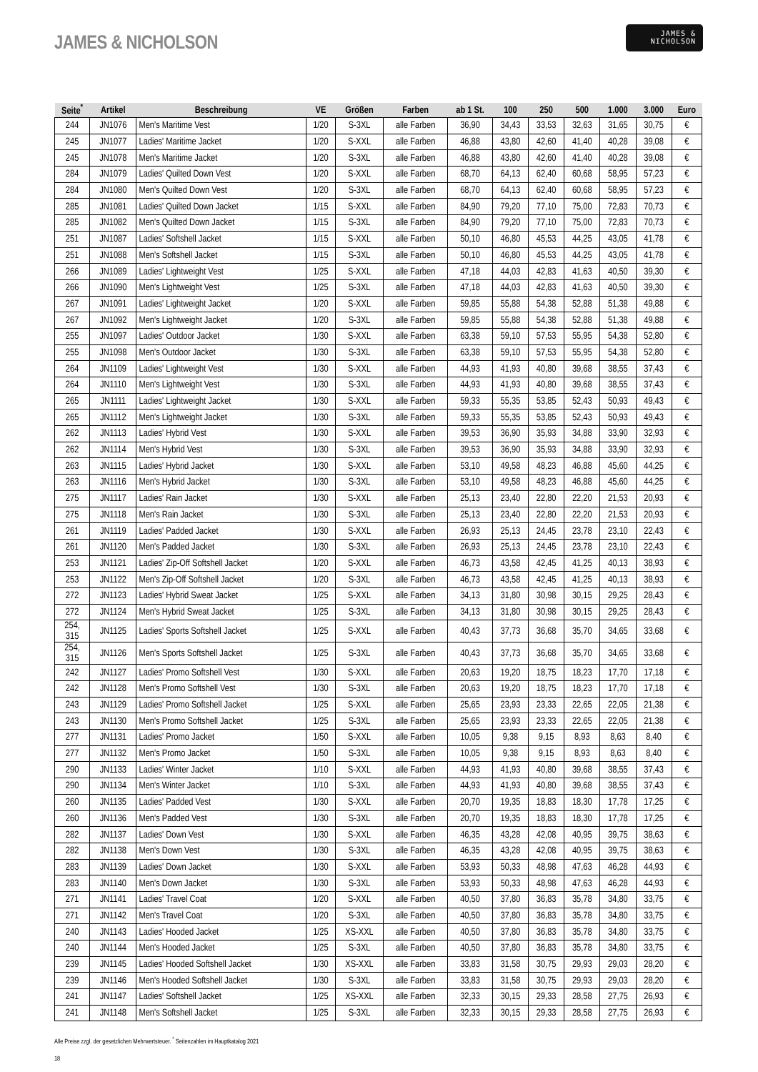JAMES & NICHOLSON
JAMES &
NICHOLSON
| Seite<sup>*</sup> | Artikel | Beschreibung | VE | Größen | Farben | ab 1 St. | 100 | 250 | 500 | 1.000 | 3.000 | Euro |
| --- | --- | --- | --- | --- | --- | --- | --- | --- | --- | --- | --- | --- |
| 244 | JN1076 | Men's Maritime Vest | 1/20 | S-3XL | alle Farben | 36,90 | 34,43 | 33,53 | 32,63 | 31,65 | 30,75 | € |
| 245 | JN1077 | Ladies' Maritime Jacket | 1/20 | S-XXL | alle Farben | 46,88 | 43,80 | 42,60 | 41,40 | 40,28 | 39,08 | € |
| 245 | JN1078 | Men's Maritime Jacket | 1/20 | S-3XL | alle Farben | 46,88 | 43,80 | 42,60 | 41,40 | 40,28 | 39,08 | € |
| 284 | JN1079 | Ladies' Quilted Down Vest | 1/20 | S-XXL | alle Farben | 68,70 | 64,13 | 62,40 | 60,68 | 58,95 | 57,23 | € |
| 284 | JN1080 | Men's Quilted Down Vest | 1/20 | S-3XL | alle Farben | 68,70 | 64,13 | 62,40 | 60,68 | 58,95 | 57,23 | € |
| 285 | JN1081 | Ladies' Quilted Down Jacket | 1/15 | S-XXL | alle Farben | 84,90 | 79,20 | 77,10 | 75,00 | 72,83 | 70,73 | € |
| 285 | JN1082 | Men's Quilted Down Jacket | 1/15 | S-3XL | alle Farben | 84,90 | 79,20 | 77,10 | 75,00 | 72,83 | 70,73 | € |
| 251 | JN1087 | Ladies' Softshell Jacket | 1/15 | S-XXL | alle Farben | 50,10 | 46,80 | 45,53 | 44,25 | 43,05 | 41,78 | € |
| 251 | JN1088 | Men's Softshell Jacket | 1/15 | S-3XL | alle Farben | 50,10 | 46,80 | 45,53 | 44,25 | 43,05 | 41,78 | € |
| 266 | JN1089 | Ladies' Lightweight Vest | 1/25 | S-XXL | alle Farben | 47,18 | 44,03 | 42,83 | 41,63 | 40,50 | 39,30 | € |
| 266 | JN1090 | Men's Lightweight Vest | 1/25 | S-3XL | alle Farben | 47,18 | 44,03 | 42,83 | 41,63 | 40,50 | 39,30 | € |
| 267 | JN1091 | Ladies' Lightweight Jacket | 1/20 | S-XXL | alle Farben | 59,85 | 55,88 | 54,38 | 52,88 | 51,38 | 49,88 | € |
| 267 | JN1092 | Men's Lightweight Jacket | 1/20 | S-3XL | alle Farben | 59,85 | 55,88 | 54,38 | 52,88 | 51,38 | 49,88 | € |
| 255 | JN1097 | Ladies' Outdoor Jacket | 1/30 | S-XXL | alle Farben | 63,38 | 59,10 | 57,53 | 55,95 | 54,38 | 52,80 | € |
| 255 | JN1098 | Men's Outdoor Jacket | 1/30 | S-3XL | alle Farben | 63,38 | 59,10 | 57,53 | 55,95 | 54,38 | 52,80 | € |
| 264 | JN1109 | Ladies' Lightweight Vest | 1/30 | S-XXL | alle Farben | 44,93 | 41,93 | 40,80 | 39,68 | 38,55 | 37,43 | € |
| 264 | JN1110 | Men's Lightweight Vest | 1/30 | S-3XL | alle Farben | 44,93 | 41,93 | 40,80 | 39,68 | 38,55 | 37,43 | € |
| 265 | JN1111 | Ladies' Lightweight Jacket | 1/30 | S-XXL | alle Farben | 59,33 | 55,35 | 53,85 | 52,43 | 50,93 | 49,43 | € |
| 265 | JN1112 | Men's Lightweight Jacket | 1/30 | S-3XL | alle Farben | 59,33 | 55,35 | 53,85 | 52,43 | 50,93 | 49,43 | € |
| 262 | JN1113 | Ladies' Hybrid Vest | 1/30 | S-XXL | alle Farben | 39,53 | 36,90 | 35,93 | 34,88 | 33,90 | 32,93 | € |
| 262 | JN1114 | Men's Hybrid Vest | 1/30 | S-3XL | alle Farben | 39,53 | 36,90 | 35,93 | 34,88 | 33,90 | 32,93 | € |
| 263 | JN1115 | Ladies' Hybrid Jacket | 1/30 | S-XXL | alle Farben | 53,10 | 49,58 | 48,23 | 46,88 | 45,60 | 44,25 | € |
| 263 | JN1116 | Men's Hybrid Jacket | 1/30 | S-3XL | alle Farben | 53,10 | 49,58 | 48,23 | 46,88 | 45,60 | 44,25 | € |
| 275 | JN1117 | Ladies' Rain Jacket | 1/30 | S-XXL | alle Farben | 25,13 | 23,40 | 22,80 | 22,20 | 21,53 | 20,93 | € |
| 275 | JN1118 | Men's Rain Jacket | 1/30 | S-3XL | alle Farben | 25,13 | 23,40 | 22,80 | 22,20 | 21,53 | 20,93 | € |
| 261 | JN1119 | Ladies' Padded Jacket | 1/30 | S-XXL | alle Farben | 26,93 | 25,13 | 24,45 | 23,78 | 23,10 | 22,43 | € |
| 261 | JN1120 | Men's Padded Jacket | 1/30 | S-3XL | alle Farben | 26,93 | 25,13 | 24,45 | 23,78 | 23,10 | 22,43 | € |
| 253 | JN1121 | Ladies' Zip-Off Softshell Jacket | 1/20 | S-XXL | alle Farben | 46,73 | 43,58 | 42,45 | 41,25 | 40,13 | 38,93 | € |
| 253 | JN1122 | Men's Zip-Off Softshell Jacket | 1/20 | S-3XL | alle Farben | 46,73 | 43,58 | 42,45 | 41,25 | 40,13 | 38,93 | € |
| 272 | JN1123 | Ladies' Hybrid Sweat Jacket | 1/25 | S-XXL | alle Farben | 34,13 | 31,80 | 30,98 | 30,15 | 29,25 | 28,43 | € |
| 272 | JN1124 | Men's Hybrid Sweat Jacket | 1/25 | S-3XL | alle Farben | 34,13 | 31,80 | 30,98 | 30,15 | 29,25 | 28,43 | € |
| 254, 315 | JN1125 | Ladies' Sports Softshell Jacket | 1/25 | S-XXL | alle Farben | 40,43 | 37,73 | 36,68 | 35,70 | 34,65 | 33,68 | € |
| 254, 315 | JN1126 | Men's Sports Softshell Jacket | 1/25 | S-3XL | alle Farben | 40,43 | 37,73 | 36,68 | 35,70 | 34,65 | 33,68 | € |
| 242 | JN1127 | Ladies' Promo Softshell Vest | 1/30 | S-XXL | alle Farben | 20,63 | 19,20 | 18,75 | 18,23 | 17,70 | 17,18 | € |
| 242 | JN1128 | Men's Promo Softshell Vest | 1/30 | S-3XL | alle Farben | 20,63 | 19,20 | 18,75 | 18,23 | 17,70 | 17,18 | € |
| 243 | JN1129 | Ladies' Promo Softshell Jacket | 1/25 | S-XXL | alle Farben | 25,65 | 23,93 | 23,33 | 22,65 | 22,05 | 21,38 | € |
| 243 | JN1130 | Men's Promo Softshell Jacket | 1/25 | S-3XL | alle Farben | 25,65 | 23,93 | 23,33 | 22,65 | 22,05 | 21,38 | € |
| 277 | JN1131 | Ladies' Promo Jacket | 1/50 | S-XXL | alle Farben | 10,05 | 9,38 | 9,15 | 8,93 | 8,63 | 8,40 | € |
| 277 | JN1132 | Men's Promo Jacket | 1/50 | S-3XL | alle Farben | 10,05 | 9,38 | 9,15 | 8,93 | 8,63 | 8,40 | € |
| 290 | JN1133 | Ladies' Winter Jacket | 1/10 | S-XXL | alle Farben | 44,93 | 41,93 | 40,80 | 39,68 | 38,55 | 37,43 | € |
| 290 | JN1134 | Men's Winter Jacket | 1/10 | S-3XL | alle Farben | 44,93 | 41,93 | 40,80 | 39,68 | 38,55 | 37,43 | € |
| 260 | JN1135 | Ladies' Padded Vest | 1/30 | S-XXL | alle Farben | 20,70 | 19,35 | 18,83 | 18,30 | 17,78 | 17,25 | € |
| 260 | JN1136 | Men's Padded Vest | 1/30 | S-3XL | alle Farben | 20,70 | 19,35 | 18,83 | 18,30 | 17,78 | 17,25 | € |
| 282 | JN1137 | Ladies' Down Vest | 1/30 | S-XXL | alle Farben | 46,35 | 43,28 | 42,08 | 40,95 | 39,75 | 38,63 | € |
| 282 | JN1138 | Men's Down Vest | 1/30 | S-3XL | alle Farben | 46,35 | 43,28 | 42,08 | 40,95 | 39,75 | 38,63 | € |
| 283 | JN1139 | Ladies' Down Jacket | 1/30 | S-XXL | alle Farben | 53,93 | 50,33 | 48,98 | 47,63 | 46,28 | 44,93 | € |
| 283 | JN1140 | Men's Down Jacket | 1/30 | S-3XL | alle Farben | 53,93 | 50,33 | 48,98 | 47,63 | 46,28 | 44,93 | € |
| 271 | JN1141 | Ladies' Travel Coat | 1/20 | S-XXL | alle Farben | 40,50 | 37,80 | 36,83 | 35,78 | 34,80 | 33,75 | € |
| 271 | JN1142 | Men's Travel Coat | 1/20 | S-3XL | alle Farben | 40,50 | 37,80 | 36,83 | 35,78 | 34,80 | 33,75 | € |
| 240 | JN1143 | Ladies' Hooded Jacket | 1/25 | XS-XXL | alle Farben | 40,50 | 37,80 | 36,83 | 35,78 | 34,80 | 33,75 | € |
| 240 | JN1144 | Men's Hooded Jacket | 1/25 | S-3XL | alle Farben | 40,50 | 37,80 | 36,83 | 35,78 | 34,80 | 33,75 | € |
| 239 | JN1145 | Ladies' Hooded Softshell Jacket | 1/30 | XS-XXL | alle Farben | 33,83 | 31,58 | 30,75 | 29,93 | 29,03 | 28,20 | € |
| 239 | JN1146 | Men's Hooded Softshell Jacket | 1/30 | S-3XL | alle Farben | 33,83 | 31,58 | 30,75 | 29,93 | 29,03 | 28,20 | € |
| 241 | JN1147 | Ladies' Softshell Jacket | 1/25 | XS-XXL | alle Farben | 32,33 | 30,15 | 29,33 | 28,58 | 27,75 | 26,93 | € |
| 241 | JN1148 | Men's Softshell Jacket | 1/25 | S-3XL | alle Farben | 32,33 | 30,15 | 29,33 | 28,58 | 27,75 | 26,93 | € |
Alle Preise zzgl. der gesetzlichen Mehrwertsteuer. <sup>*</sup> Seitenzahlen im Hauptkatalog 2021
18